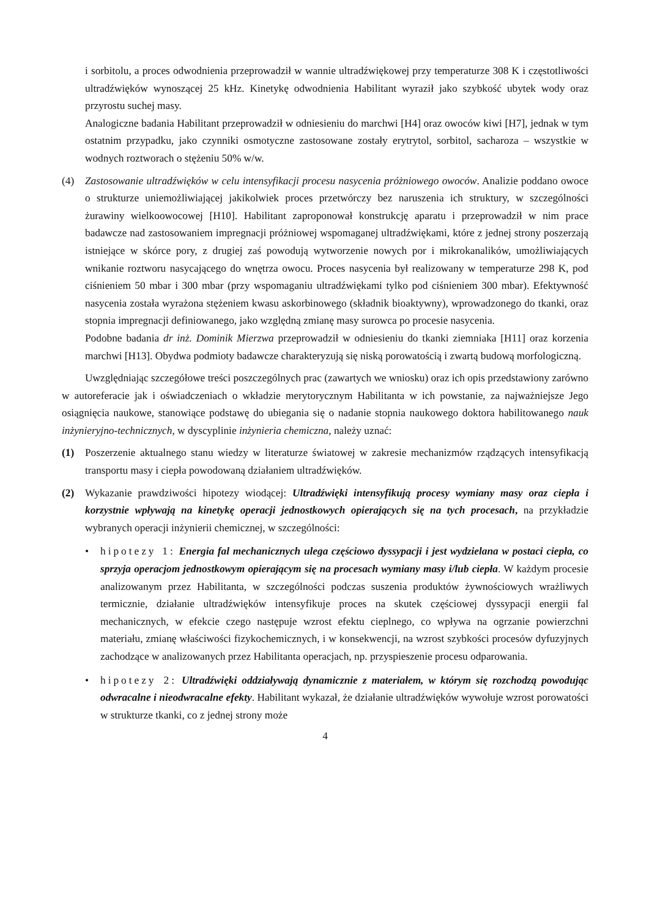i sorbitolu, a proces odwodnienia przeprowadził w wannie ultradźwiękowej przy temperaturze 308 K i częstotliwości ultradźwięków wynoszącej 25 kHz. Kinetykę odwodnienia Habilitant wyraził jako szybkość ubytek wody oraz przyrostu suchej masy.
Analogiczne badania Habilitant przeprowadził w odniesieniu do marchwi [H4] oraz owoców kiwi [H7], jednak w tym ostatnim przypadku, jako czynniki osmotyczne zastosowane zostały erytrytol, sorbitol, sacharoza – wszystkie w wodnych roztworach o stężeniu 50% w/w.
(4) Zastosowanie ultradźwięków w celu intensyfikacji procesu nasycenia próżniowego owoców. Analizie poddano owoce o strukturze uniemożliwiającej jakikolwiek proces przetwórczy bez naruszenia ich struktury, w szczególności żurawiny wielkoowocowej [H10]. Habilitant zaproponował konstrukcję aparatu i przeprowadził w nim prace badawcze nad zastosowaniem impregnacji próżniowej wspomaganej ultradźwiękami, które z jednej strony poszerzają istniejące w skórce pory, z drugiej zaś powodują wytworzenie nowych por i mikrokanalików, umożliwiających wnikanie roztworu nasycającego do wnętrza owocu. Proces nasycenia był realizowany w temperaturze 298 K, pod ciśnieniem 50 mbar i 300 mbar (przy wspomaganiu ultradźwiękami tylko pod ciśnieniem 300 mbar). Efektywność nasycenia została wyrażona stężeniem kwasu askorbinowego (składnik bioaktywny), wprowadzonego do tkanki, oraz stopnia impregnacji definiowanego, jako względną zmianę masy surowca po procesie nasycenia.
Podobne badania dr inż. Dominik Mierzwa przeprowadził w odniesieniu do tkanki ziemniaka [H11] oraz korzenia marchwi [H13]. Obydwa podmioty badawcze charakteryzują się niską porowatością i zwartą budową morfologiczną.
Uwzględniając szczegółowe treści poszczególnych prac (zawartych we wniosku) oraz ich opis przedstawiony zarówno w autoreferacie jak i oświadczeniach o wkładzie merytorycznym Habilitanta w ich powstanie, za najważniejsze Jego osiągnięcia naukowe, stanowiące podstawę do ubiegania się o nadanie stopnia naukowego doktora habilitowanego nauk inżynieryjno-technicznych, w dyscyplinie inżynieria chemiczna, należy uznać:
(1) Poszerzenie aktualnego stanu wiedzy w literaturze światowej w zakresie mechanizmów rządzących intensyfikacją transportu masy i ciepła powodowaną działaniem ultradźwięków.
(2) Wykazanie prawdziwości hipotezy wiodącej: Ultradźwięki intensyfikują procesy wymiany masy oraz ciepła i korzystnie wpływają na kinetykę operacji jednostkowych opierających się na tych procesach, na przykładzie wybranych operacji inżynierii chemicznej, w szczególności:
• hipotezy 1: Energia fal mechanicznych ulega częściowo dyssypacji i jest wydzielana w postaci ciepła, co sprzyja operacjom jednostkowym opierającym się na procesach wymiany masy i/lub ciepła. W każdym procesie analizowanym przez Habilitanta, w szczególności podczas suszenia produktów żywnościowych wrażliwych termicznie, działanie ultradźwięków intensyfikuje proces na skutek częściowej dyssypacji energii fal mechanicznych, w efekcie czego następuje wzrost efektu cieplnego, co wpływa na ogrzanie powierzchni materiału, zmianę właściwości fizykochemicznych, i w konsekwencji, na wzrost szybkości procesów dyfuzyjnych zachodzące w analizowanych przez Habilitanta operacjach, np. przyspieszenie procesu odparowania.
• hipotezy 2: Ultradźwięki oddziaływają dynamicznie z materiałem, w którym się rozchodzą powodując odwracalne i nieodwracalne efekty. Habilitant wykazał, że działanie ultradźwięków wywołuje wzrost porowatości w strukturze tkanki, co z jednej strony może
4